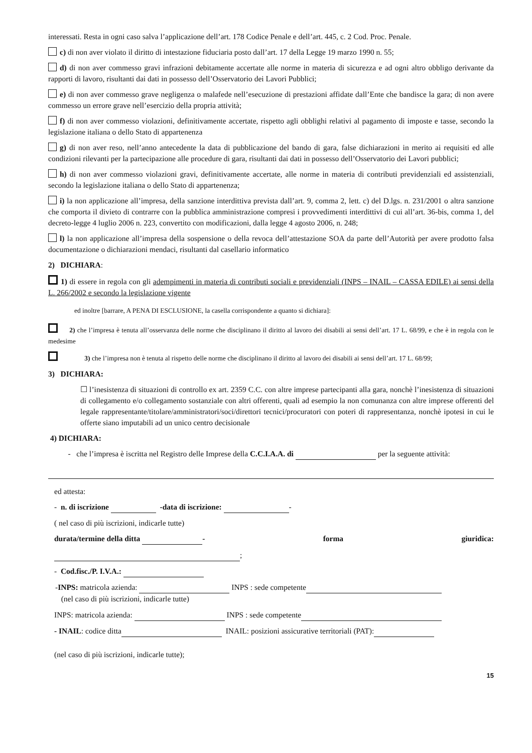interessati. Resta in ogni caso salva l’applicazione dell’art. 178 Codice Penale e dell’art. 445, c. 2 Cod. Proc. Penale.
c) di non aver violato il diritto di intestazione fiduciaria posto dall’art. 17 della Legge 19 marzo 1990 n. 55;
d) di non aver commesso gravi infrazioni debitamente accertate alle norme in materia di sicurezza e ad ogni altro obbligo derivante da rapporti di lavoro, risultanti dai dati in possesso dell’Osservatorio dei Lavori Pubblici;
e) di non aver commesso grave negligenza o malafede nell’esecuzione di prestazioni affidate dall’Ente che bandisce la gara; di non avere commesso un errore grave nell’esercizio della propria attività;
f) di non aver commesso violazioni, definitivamente accertate, rispetto agli obblighi relativi al pagamento di imposte e tasse, secondo la legislazione italiana o dello Stato di appartenenza
g) di non aver reso, nell’anno antecedente la data di pubblicazione del bando di gara, false dichiarazioni in merito ai requisiti ed alle condizioni rilevanti per la partecipazione alle procedure di gara, risultanti dai dati in possesso dell’Osservatorio dei Lavori pubblici;
h) di non aver commesso violazioni gravi, definitivamente accertate, alle norme in materia di contributi previdenziali ed assistenziali, secondo la legislazione italiana o dello Stato di appartenenza;
i) la non applicazione all’impresa, della sanzione interdittiva prevista dall’art. 9, comma 2, lett. c) del D.lgs. n. 231/2001 o altra sanzione che comporta il divieto di contrarre con la pubblica amministrazione compresi i provvedimenti interdittivi di cui all’art. 36-bis, comma 1, del decreto-legge 4 luglio 2006 n. 223, convertito con modificazioni, dalla legge 4 agosto 2006, n. 248;
l) la non applicazione all’impresa della sospensione o della revoca dell’attestazione SOA da parte dell’Autorità per avere prodotto falsa documentazione o dichiarazioni mendaci, risultanti dal casellario informatico
2) DICHIARA:
1) di essere in regola con gli adempimenti in materia di contributi sociali e previdenziali (INPS – INAIL – CASSA EDILE) ai sensi della L. 266/2002 e secondo la legislazione vigente
ed inoltre [barrare, A PENA DI ESCLUSIONE, la casella corrispondente a quanto si dichiara]:
2) che l’impresa è tenuta all’osservanza delle norme che disciplinano il diritto al lavoro dei disabili ai sensi dell’art. 17 L. 68/99, e che è in regola con le medesime
3) che l’impresa non è tenuta al rispetto delle norme che disciplinano il diritto al lavoro dei disabili ai sensi dell’art. 17 L. 68/99;
3) DICHIARA:
☐ l’inesistenza di situazioni di controllo ex art. 2359 C.C. con altre imprese partecipanti alla gara, nonchè l’inesistenza di situazioni di collegamento e/o collegamento sostanziale con altri offerenti, quali ad esempio la non comunanza con altre imprese offerenti del legale rappresentante/titolare/amministratori/soci/direttori tecnici/procuratori con poteri di rappresentanza, nonchè ipotesi in cui le offerte siano imputabili ad un unico centro decisionale
4) DICHIARA:
- che l’impresa è iscritta nel Registro delle Imprese della C.C.I.A.A. di per la seguente attività:
ed attesta:
- n. di iscrizione -data di iscrizione: -
( nel caso di più iscrizioni, indicarle tutte)
durata/termine della ditta - forma giuridica:
;
- Cod.fisc./P. I.V.A.:
-INPS: matricola azienda: INPS : sede competente
(nel caso di più iscrizioni, indicarle tutte)
INPS: matricola azienda: INPS : sede competente
- INAIL: codice ditta INAIL: posizioni assicurative territoriali (PAT):
(nel caso di più iscrizioni, indicarle tutte);
15